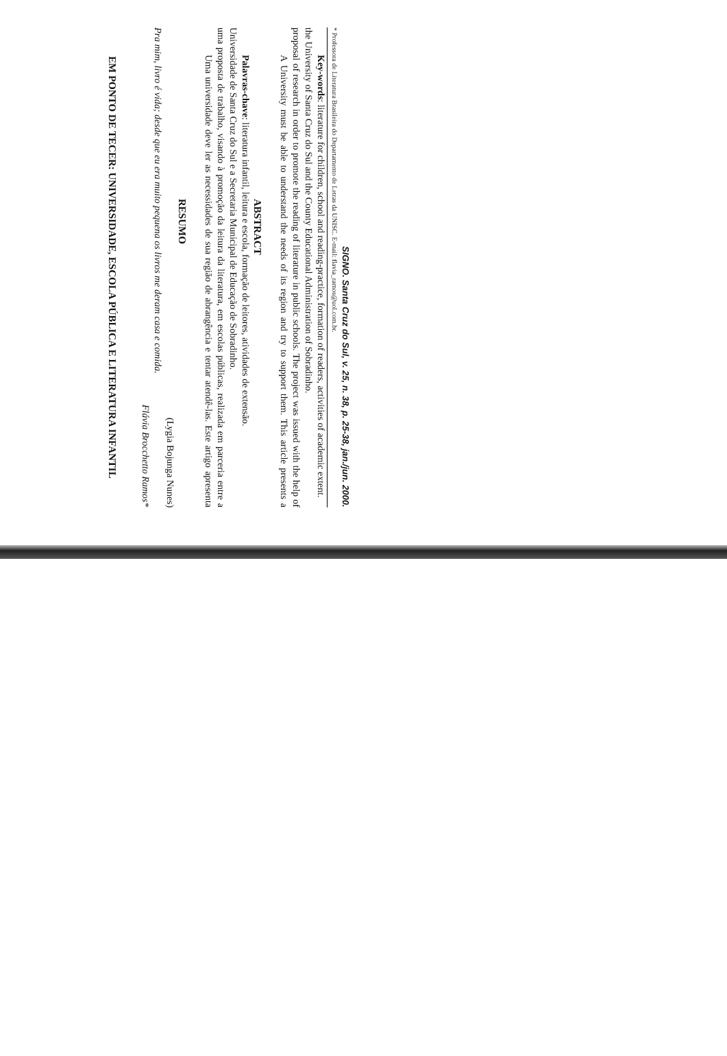EM PONTO DE TECER: UNIVERSIDADE, ESCOLA PÚBLICA E LITERATURA INFANTIL
Flávia Brocchetto Ramos*
Pra mim, livro é vida; desde que eu era muito pequena os livros me deram casa e comida.
(Lygia Bojunga Nunes)
RESUMO
Uma universidade deve ler as necessidades de sua região de abrangência e tentar atendê-las. Este artigo apresenta uma proposta de trabalho, visando à promoção da leitura da literatura, em escolas públicas, realizada em parceria entre a Universidade de Santa Cruz do Sul e a Secretaria Municipal de Educação de Sobradinho.
Palavras-chave: literatura infantil, leitura e escola, formação de leitores, atividades de extensão.
ABSTRACT
A University must be able to understand the needs of its region and try to support them. This article presents a proposal of research in order to promote the reading of literature in public schools. The project was issued with the help of the University of Santa Cruz do Sul and the County Educational Administration of Sobradinho.
Key-words: literature for children, school and reading-practice, formation of readers, activities of academic extent.
* Professora de Literatura Brasileira do Departamento de Letras da UNISC. E-mail: flavia_ramos@uol.com.br.
SIGNO. Santa Cruz do Sul, v. 25, n. 38, p. 25-38, jan./jun. 2000.